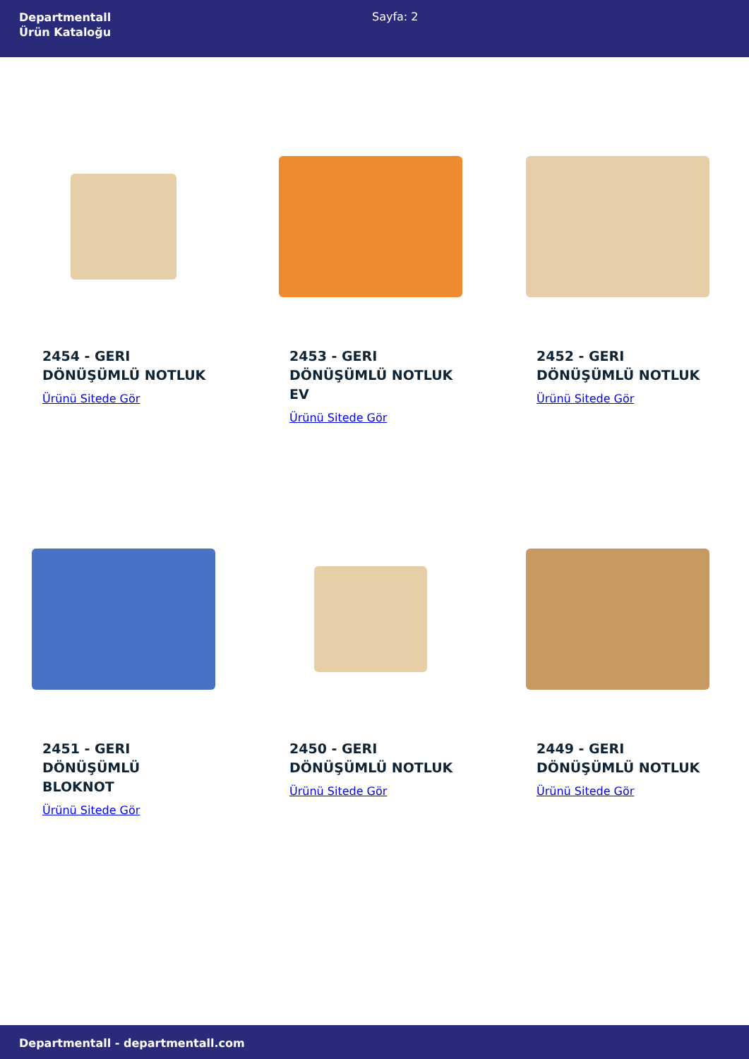Departmentall
Ürün Kataloğu
Sayfa: 2
2454 - GERI DÖNÜŞÜMLÜ NOTLUK
Ürünü Sitede Gör
2453 - GERI DÖNÜŞÜMLÜ NOTLUK EV
Ürünü Sitede Gör
2452 - GERI DÖNÜŞÜMLÜ NOTLUK
Ürünü Sitede Gör
2451 - GERI DÖNÜŞÜMLÜ BLOKNOT
Ürünü Sitede Gör
2450 - GERI DÖNÜŞÜMLÜ NOTLUK
Ürünü Sitede Gör
2449 - GERI DÖNÜŞÜMLÜ NOTLUK
Ürünü Sitede Gör
Departmentall - departmentall.com